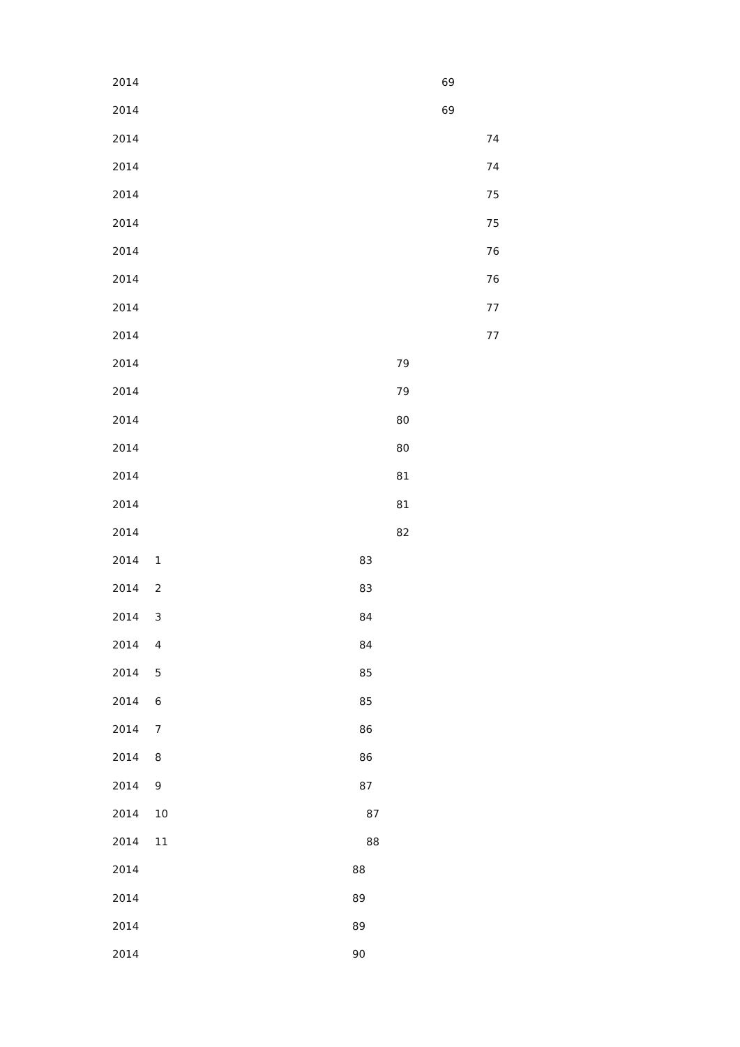2014 69
2014 69
2014 74
2014 74
2014 75
2014 75
2014 76
2014 76
2014 77
2014 77
2014 79
2014 79
2014 80
2014 80
2014 81
2014 81
2014 82
2014 1 83
2014 2 83
2014 3 84
2014 4 84
2014 5 85
2014 6 85
2014 7 86
2014 8 86
2014 9 87
2014 10 87
2014 11 88
2014 88
2014 89
2014 89
2014 90